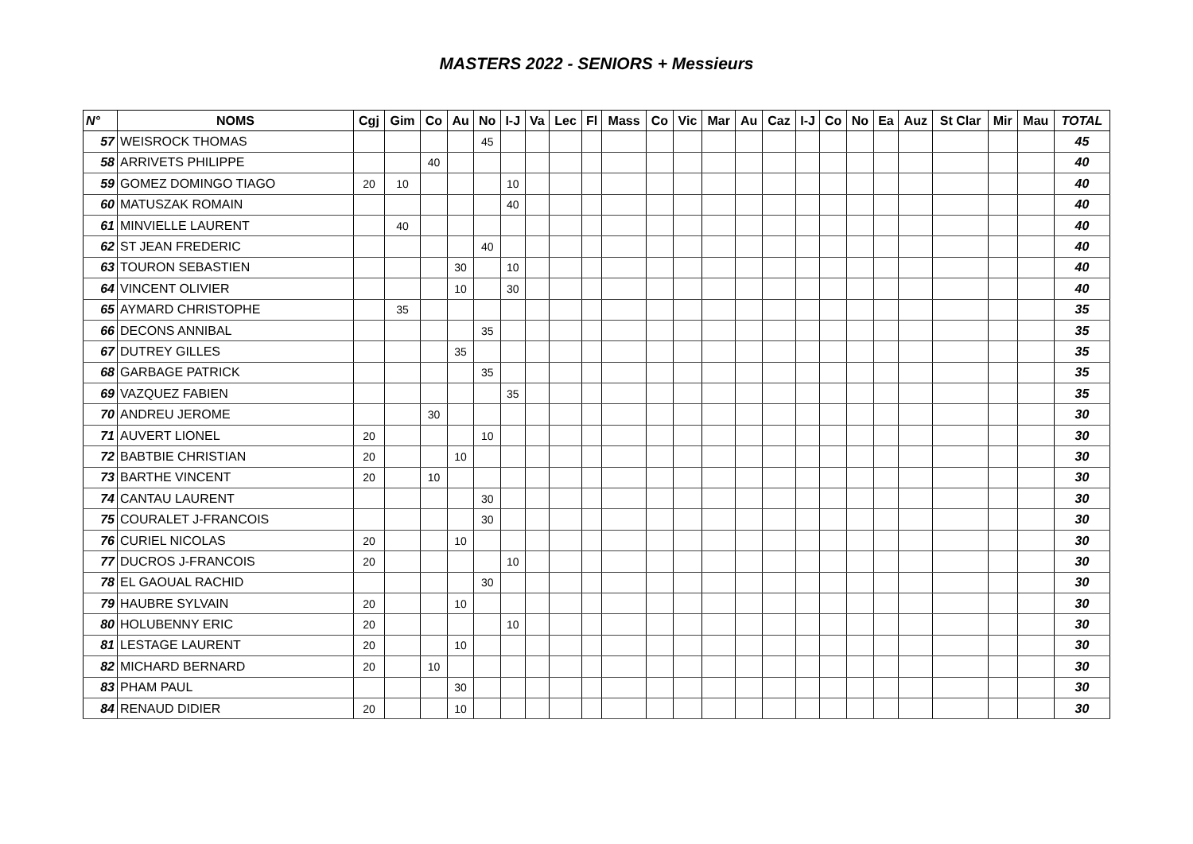MASTERS 2022 - SENIORS + Messieurs
| N° | NOMS | Cgj | Gim | Co | Au | No | I-J | Va | Lec | Fl | Mass | Co | Vic | Mar | Au | Caz | I-J | Co | No | Ea | Auz | St Clar | Mir | Mau | TOTAL |
| --- | --- | --- | --- | --- | --- | --- | --- | --- | --- | --- | --- | --- | --- | --- | --- | --- | --- | --- | --- | --- | --- | --- | --- | --- | --- |
| 57 | WEISROCK THOMAS | | | | | 45 | | | | | | | | | | | | | | | | | | | 45 |
| 58 | ARRIVETS PHILIPPE | | | 40 | | | | | | | | | | | | | | | | | | | | | 40 |
| 59 | GOMEZ DOMINGO TIAGO | 20 | 10 | | | | 10 | | | | | | | | | | | | | | | | | | 40 |
| 60 | MATUSZAK ROMAIN | | | | | | 40 | | | | | | | | | | | | | | | | | | 40 |
| 61 | MINVIELLE LAURENT | | 40 | | | | | | | | | | | | | | | | | | | | | | 40 |
| 62 | ST JEAN FREDERIC | | | | | 40 | | | | | | | | | | | | | | | | | | | 40 |
| 63 | TOURON SEBASTIEN | | | | 30 | | 10 | | | | | | | | | | | | | | | | | | 40 |
| 64 | VINCENT OLIVIER | | | | 10 | | 30 | | | | | | | | | | | | | | | | | | 40 |
| 65 | AYMARD CHRISTOPHE | | 35 | | | | | | | | | | | | | | | | | | | | | | 35 |
| 66 | DECONS ANNIBAL | | | | | 35 | | | | | | | | | | | | | | | | | | | 35 |
| 67 | DUTREY GILLES | | | | 35 | | | | | | | | | | | | | | | | | | | | 35 |
| 68 | GARBAGE PATRICK | | | | | 35 | | | | | | | | | | | | | | | | | | | 35 |
| 69 | VAZQUEZ FABIEN | | | | | | 35 | | | | | | | | | | | | | | | | | | 35 |
| 70 | ANDREU JEROME | | | 30 | | | | | | | | | | | | | | | | | | | | | 30 |
| 71 | AUVERT LIONEL | 20 | | | | 10 | | | | | | | | | | | | | | | | | | | 30 |
| 72 | BABTBIE CHRISTIAN | 20 | | | 10 | | | | | | | | | | | | | | | | | | | | 30 |
| 73 | BARTHE VINCENT | 20 | | 10 | | | | | | | | | | | | | | | | | | | | | 30 |
| 74 | CANTAU LAURENT | | | | | 30 | | | | | | | | | | | | | | | | | | | 30 |
| 75 | COURALET J-FRANCOIS | | | | | 30 | | | | | | | | | | | | | | | | | | | 30 |
| 76 | CURIEL NICOLAS | 20 | | | 10 | | | | | | | | | | | | | | | | | | | | 30 |
| 77 | DUCROS J-FRANCOIS | 20 | | | | | 10 | | | | | | | | | | | | | | | | | | 30 |
| 78 | EL GAOUAL RACHID | | | | | 30 | | | | | | | | | | | | | | | | | | | 30 |
| 79 | HAUBRE SYLVAIN | 20 | | | 10 | | | | | | | | | | | | | | | | | | | | 30 |
| 80 | HOLUBENNY ERIC | 20 | | | | | 10 | | | | | | | | | | | | | | | | | | 30 |
| 81 | LESTAGE LAURENT | 20 | | | 10 | | | | | | | | | | | | | | | | | | | | 30 |
| 82 | MICHARD BERNARD | 20 | | 10 | | | | | | | | | | | | | | | | | | | | | 30 |
| 83 | PHAM PAUL | | | | 30 | | | | | | | | | | | | | | | | | | | | 30 |
| 84 | RENAUD DIDIER | 20 | | | 10 | | | | | | | | | | | | | | | | | | | | 30 |